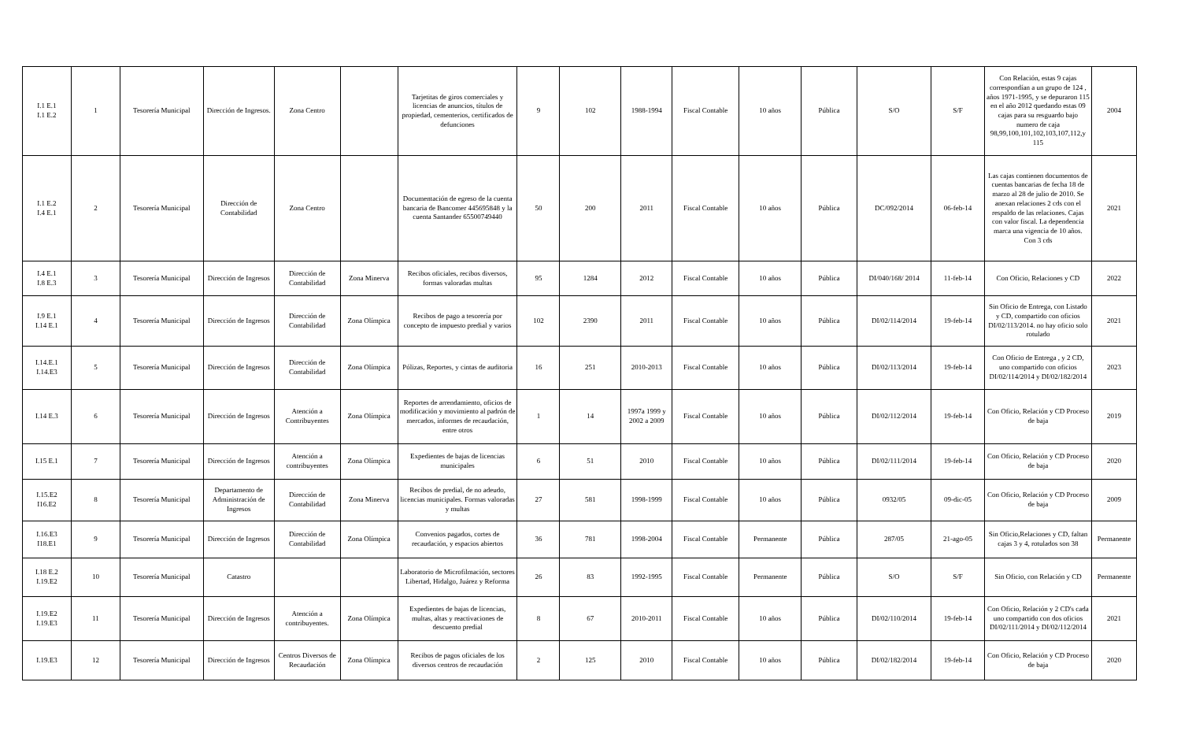| I.1 E.1 I.1 E.2 | 1 | Tesorería Municipal | Dirección de Ingresos. | Zona Centro | | Tarjetitas de giros comerciales y licencias de anuncios, títulos de propiedad, cementerios, certificados de defunciones | 9 | 102 | 1988-1994 | Fiscal Contable | 10 años | Pública | S/O | S/F | Con Relación, estas 9 cajas correspondían a un grupo de 124 , años 1971-1995, y se depuraron 115 en el año 2012 quedando estas 09 cajas para su resguardo bajo numero de caja 98,99,100,101,102,103,107,112,y 115 | 2004 |
| I.1 E.2 I.4 E.1 | 2 | Tesorería Municipal | Dirección de Contabilidad | Zona Centro | | Documentación de egreso de la cuenta bancaria de Bancomer 445695848 y la cuenta Santander 65500749440 | 50 | 200 | 2011 | Fiscal Contable | 10 años | Pública | DC/092/2014 | 06-feb-14 | Las cajas contienen documentos de cuentas bancarias de fecha 18 de marzo al 28 de julio de 2010. Se anexan relaciones 2 cds con el respaldo de las relaciones. Cajas con valor fiscal. La dependencia marca una vigencia de 10 años. Con 3 cds | 2021 |
| I.4 E.1 I.8 E.3 | 3 | Tesorería Municipal | Dirección de Ingresos | Dirección de Contabilidad | Zona Minerva | Recibos oficiales, recibos diversos, formas valoradas multas | 95 | 1284 | 2012 | Fiscal Contable | 10 años | Pública | DI/040/168/ 2014 | 11-feb-14 | Con Oficio, Relaciones y CD | 2022 |
| I.9 E.1 I.14 E.1 | 4 | Tesorería Municipal | Dirección de Ingresos | Dirección de Contabilidad | Zona Olímpica | Recibos de pago a tesorería por concepto de impuesto predial y varios | 102 | 2390 | 2011 | Fiscal Contable | 10 años | Pública | DI/02/114/2014 | 19-feb-14 | Sin Oficio de Entrega, con Listado y CD, compartido con oficios DI/02/113/2014. no hay oficio solo rotulado | 2021 |
| I.14.E.1 I.14.E3 | 5 | Tesorería Municipal | Dirección de Ingresos | Dirección de Contabilidad | Zona Olímpica | Pólizas, Reportes, y cintas de auditoria | 16 | 251 | 2010-2013 | Fiscal Contable | 10 años | Pública | DI/02/113/2014 | 19-feb-14 | Con Oficio de Entrega , y 2 CD, uno compartido con oficios DI/02/114/2014 y DI/02/182/2014 | 2023 |
| I.14 E.3 | 6 | Tesorería Municipal | Dirección de Ingresos | Atención a Contribuyentes | Zona Olímpica | Reportes de arrendamiento, oficios de modificación y movimiento al padrón de mercados, informes de recaudación, entre otros | 1 | 14 | 1997a 1999 y 2002 a 2009 | Fiscal Contable | 10 años | Pública | DI/02/112/2014 | 19-feb-14 | Con Oficio, Relación y CD Proceso de baja | 2019 |
| I.15 E.1 | 7 | Tesorería Municipal | Dirección de Ingresos | Atención a contribuyentes | Zona Olímpica | Expedientes de bajas de licencias municipales | 6 | 51 | 2010 | Fiscal Contable | 10 años | Pública | DI/02/111/2014 | 19-feb-14 | Con Oficio, Relación y CD Proceso de baja | 2020 |
| I.15.E2 I16.E2 | 8 | Tesorería Municipal | Departamento de Administración de Ingresos | Dirección de Contabilidad | Zona Minerva | Recibos de predial, de no adeudo, licencias municipales. Formas valoradas y multas | 27 | 581 | 1998-1999 | Fiscal Contable | 10 años | Pública | 0932/05 | 09-dic-05 | Con Oficio, Relación y CD Proceso de baja | 2009 |
| I.16.E3 I18.E1 | 9 | Tesorería Municipal | Dirección de Ingresos | Dirección de Contabilidad | Zona Olímpica | Convenios pagados, cortes de recaudación, y espacios abiertos | 36 | 781 | 1998-2004 | Fiscal Contable | Permanente | Pública | 287/05 | 21-ago-05 | Sin Oficio,Relaciones y CD, faltan cajas 3 y 4, rotulados son 38 | Permanente |
| I.18 E.2 I.19.E2 | 10 | Tesorería Municipal | Catastro | | | Laboratorio de Microfilmación, sectores Libertad, Hidalgo, Juárez y Reforma | 26 | 83 | 1992-1995 | Fiscal Contable | Permanente | Pública | S/O | S/F | Sin Oficio, con Relación y CD | Permanente |
| I.19.E2 I.19.E3 | 11 | Tesorería Municipal | Dirección de Ingresos | Atención a contribuyentes. | Zona Olímpica | Expedientes de bajas de licencias, multas, altas y reactivaciones de descuento predial | 8 | 67 | 2010-2011 | Fiscal Contable | 10 años | Pública | DI/02/110/2014 | 19-feb-14 | Con Oficio, Relación y 2 CD's cada uno compartido con dos oficios DI/02/111/2014 y DI/02/112/2014 | 2021 |
| I.19.E3 | 12 | Tesorería Municipal | Dirección de Ingresos | Centros Diversos de Recaudación | Zona Olímpica | Recibos de pagos oficiales de los diversos centros de recaudación | 2 | 125 | 2010 | Fiscal Contable | 10 años | Pública | DI/02/182/2014 | 19-feb-14 | Con Oficio, Relación y CD Proceso de baja | 2020 |